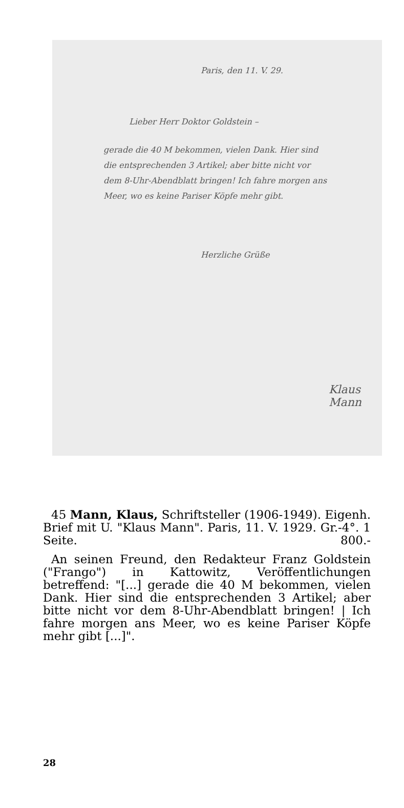Paris, den 11. V. 29.
Lieber Herr Doktor Goldstein –
gerade die 40 M bekommen, vielen Dank. Hier sind die entsprechenden 3 Artikel; aber bitte nicht vor dem 8-Uhr-Abendblatt bringen! Ich fahre morgen ans Meer, wo es keine Pariser Köpfe mehr gibt.
Herzliche Grüße
Klaus
Mann
45 Mann, Klaus, Schriftsteller (1906-1949). Eigenh. Brief mit U. "Klaus Mann". Paris, 11. V. 1929. Gr.-4°. 1 Seite. 800.-
An seinen Freund, den Redakteur Franz Goldstein ("Frango") in Kattowitz, Veröffentlichungen betreffend: "[...] gerade die 40 M bekommen, vielen Dank. Hier sind die entsprechenden 3 Artikel; aber bitte nicht vor dem 8-Uhr-Abendblatt bringen! | Ich fahre morgen ans Meer, wo es keine Pariser Köpfe mehr gibt [...]".
28